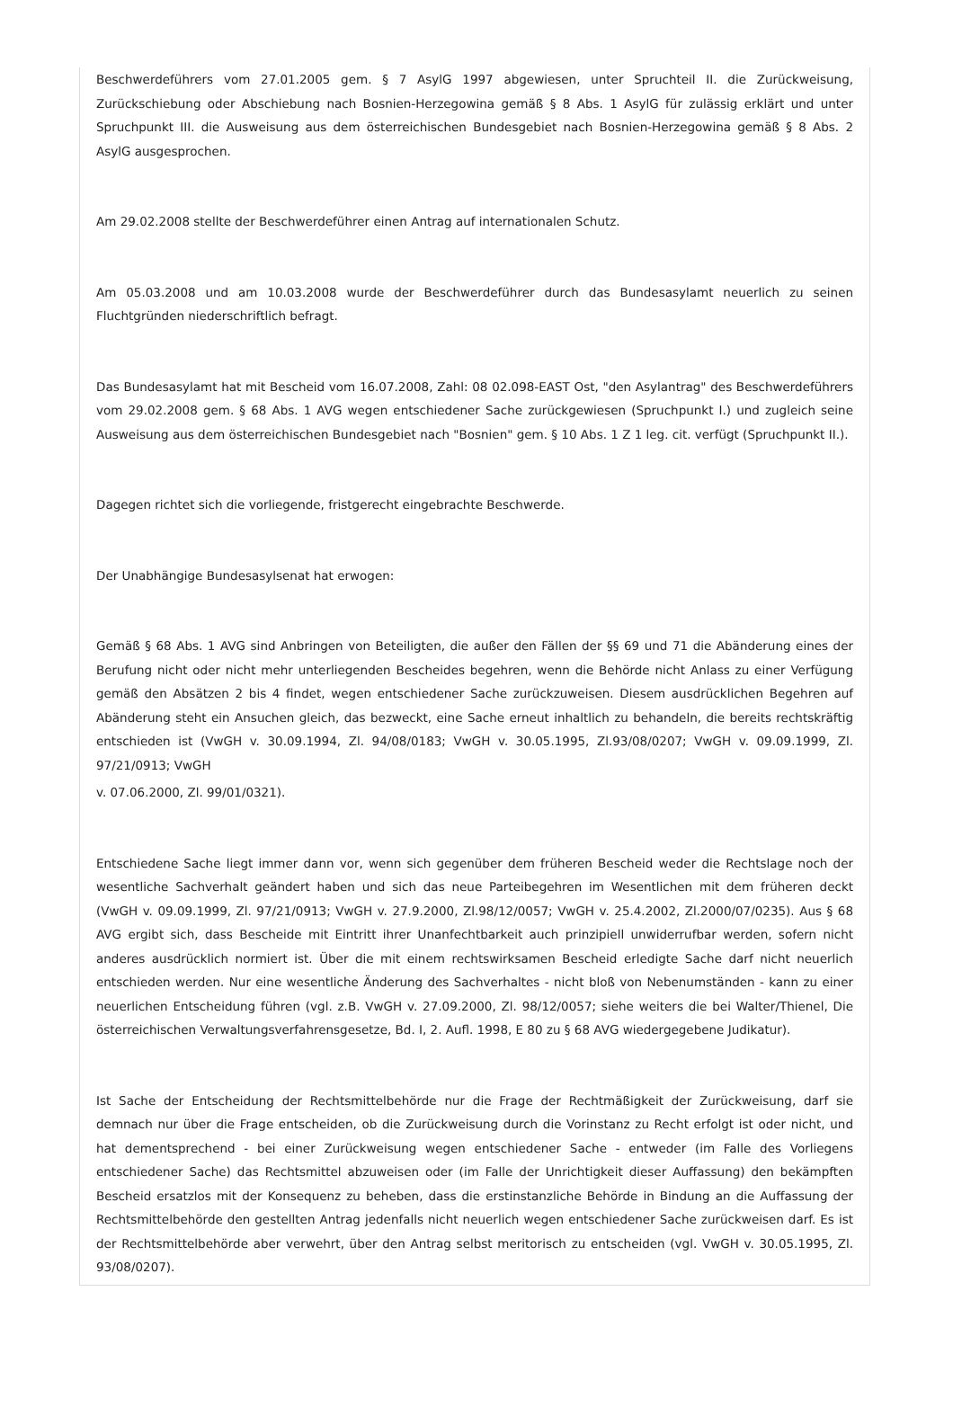Beschwerdeführers vom 27.01.2005 gem. § 7 AsylG 1997 abgewiesen, unter Spruchteil II. die Zurückweisung, Zurückschiebung oder Abschiebung nach Bosnien-Herzegowina gemäß § 8 Abs. 1 AsylG für zulässig erklärt und unter Spruchpunkt III. die Ausweisung aus dem österreichischen Bundesgebiet nach Bosnien-Herzegowina gemäß § 8 Abs. 2 AsylG ausgesprochen.
Am 29.02.2008 stellte der Beschwerdeführer einen Antrag auf internationalen Schutz.
Am 05.03.2008 und am 10.03.2008 wurde der Beschwerdeführer durch das Bundesasylamt neuerlich zu seinen Fluchtgründen niederschriftlich befragt.
Das Bundesasylamt hat mit Bescheid vom 16.07.2008, Zahl: 08 02.098-EAST Ost, "den Asylantrag" des Beschwerdeführers vom 29.02.2008 gem. § 68 Abs. 1 AVG wegen entschiedener Sache zurückgewiesen (Spruchpunkt I.) und zugleich seine Ausweisung aus dem österreichischen Bundesgebiet nach "Bosnien" gem. § 10 Abs. 1 Z 1 leg. cit. verfügt (Spruchpunkt II.).
Dagegen richtet sich die vorliegende, fristgerecht eingebrachte Beschwerde.
Der Unabhängige Bundesasylsenat hat erwogen:
Gemäß § 68 Abs. 1 AVG sind Anbringen von Beteiligten, die außer den Fällen der §§ 69 und 71 die Abänderung eines der Berufung nicht oder nicht mehr unterliegenden Bescheides begehren, wenn die Behörde nicht Anlass zu einer Verfügung gemäß den Absätzen 2 bis 4 findet, wegen entschiedener Sache zurückzuweisen. Diesem ausdrücklichen Begehren auf Abänderung steht ein Ansuchen gleich, das bezweckt, eine Sache erneut inhaltlich zu behandeln, die bereits rechtskräftig entschieden ist (VwGH v. 30.09.1994, Zl. 94/08/0183; VwGH v. 30.05.1995, Zl.93/08/0207; VwGH v. 09.09.1999, Zl. 97/21/0913; VwGH
v. 07.06.2000, Zl. 99/01/0321).
Entschiedene Sache liegt immer dann vor, wenn sich gegenüber dem früheren Bescheid weder die Rechtslage noch der wesentliche Sachverhalt geändert haben und sich das neue Parteibegehren im Wesentlichen mit dem früheren deckt (VwGH v. 09.09.1999, Zl. 97/21/0913; VwGH v. 27.9.2000, Zl.98/12/0057; VwGH v. 25.4.2002, Zl.2000/07/0235). Aus § 68 AVG ergibt sich, dass Bescheide mit Eintritt ihrer Unanfechtbarkeit auch prinzipiell unwiderrufbar werden, sofern nicht anderes ausdrücklich normiert ist. Über die mit einem rechtswirksamen Bescheid erledigte Sache darf nicht neuerlich entschieden werden. Nur eine wesentliche Änderung des Sachverhaltes - nicht bloß von Nebenumständen - kann zu einer neuerlichen Entscheidung führen (vgl. z.B. VwGH v. 27.09.2000, Zl. 98/12/0057; siehe weiters die bei Walter/Thienel, Die österreichischen Verwaltungsverfahrensgesetze, Bd. I, 2. Aufl. 1998, E 80 zu § 68 AVG wiedergegebene Judikatur).
Ist Sache der Entscheidung der Rechtsmittelbehörde nur die Frage der Rechtmäßigkeit der Zurückweisung, darf sie demnach nur über die Frage entscheiden, ob die Zurückweisung durch die Vorinstanz zu Recht erfolgt ist oder nicht, und hat dementsprechend - bei einer Zurückweisung wegen entschiedener Sache - entweder (im Falle des Vorliegens entschiedener Sache) das Rechtsmittel abzuweisen oder (im Falle der Unrichtigkeit dieser Auffassung) den bekämpften Bescheid ersatzlos mit der Konsequenz zu beheben, dass die erstinstanzliche Behörde in Bindung an die Auffassung der Rechtsmittelbehörde den gestellten Antrag jedenfalls nicht neuerlich wegen entschiedener Sache zurückweisen darf. Es ist der Rechtsmittelbehörde aber verwehrt, über den Antrag selbst meritorisch zu entscheiden (vgl. VwGH v. 30.05.1995, Zl. 93/08/0207).